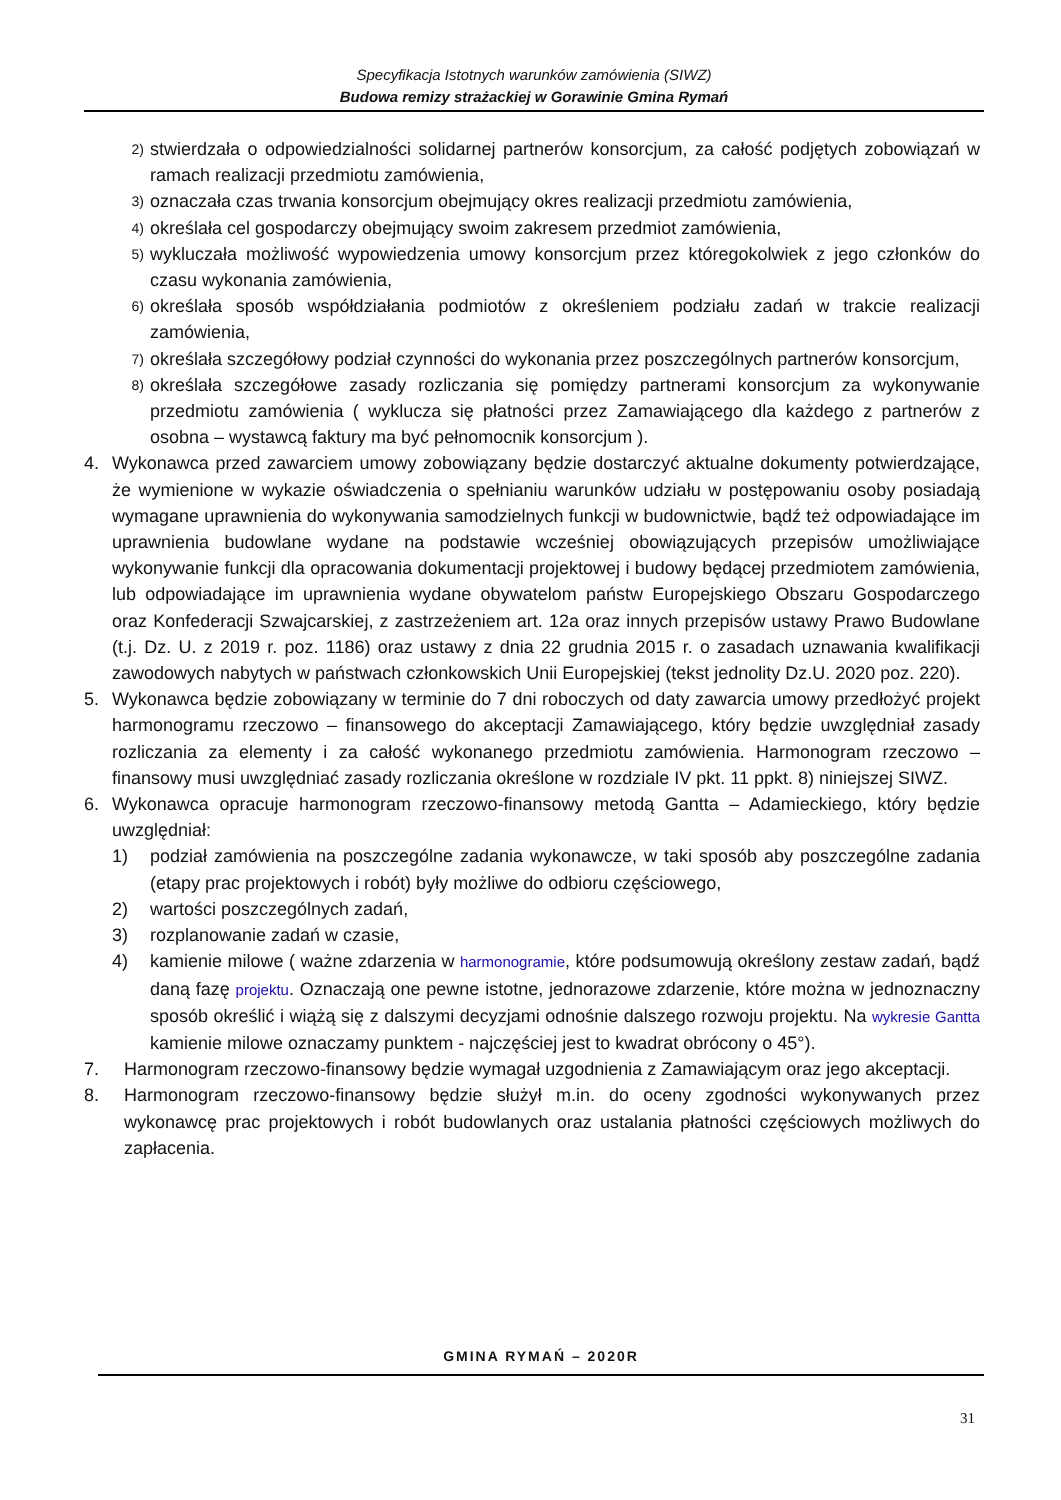Specyfikacja Istotnych warunków zamówienia (SIWZ)
Budowa remizy strażackiej w Gorawinie Gmina Rymań
2) stwierdzała o odpowiedzialności solidarnej partnerów konsorcjum, za całość podjętych zobowiązań w ramach realizacji przedmiotu zamówienia,
3) oznaczała czas trwania konsorcjum obejmujący okres realizacji przedmiotu zamówienia,
4) określała cel gospodarczy obejmujący swoim zakresem przedmiot zamówienia,
5) wykluczała możliwość wypowiedzenia umowy konsorcjum przez któregokolwiek z jego członków do czasu wykonania zamówienia,
6) określała sposób współdziałania podmiotów z określeniem podziału zadań w trakcie realizacji zamówienia,
7) określała szczegółowy podział czynności do wykonania przez poszczególnych partnerów konsorcjum,
8) określała szczegółowe zasady rozliczania się pomiędzy partnerami konsorcjum za wykonywanie przedmiotu zamówienia ( wyklucza się płatności przez Zamawiającego dla każdego z partnerów z osobna – wystawcą faktury ma być pełnomocnik konsorcjum ).
4. Wykonawca przed zawarciem umowy zobowiązany będzie dostarczyć aktualne dokumenty potwierdzające, że wymienione w wykazie oświadczenia o spełnianiu warunków udziału w postępowaniu osoby posiadają wymagane uprawnienia do wykonywania samodzielnych funkcji w budownictwie, bądź też odpowiadające im uprawnienia budowlane wydane na podstawie wcześniej obowiązujących przepisów umożliwiające wykonywanie funkcji dla opracowania dokumentacji projektowej i budowy będącej przedmiotem zamówienia, lub odpowiadające im uprawnienia wydane obywatelom państw Europejskiego Obszaru Gospodarczego oraz Konfederacji Szwajcarskiej, z zastrzeżeniem art. 12a oraz innych przepisów ustawy Prawo Budowlane (t.j. Dz. U. z 2019 r. poz. 1186) oraz ustawy z dnia 22 grudnia 2015 r. o zasadach uznawania kwalifikacji zawodowych nabytych w państwach członkowskich Unii Europejskiej (tekst jednolity Dz.U. 2020 poz. 220).
5. Wykonawca będzie zobowiązany w terminie do 7 dni roboczych od daty zawarcia umowy przedłożyć projekt harmonogramu rzeczowo – finansowego do akceptacji Zamawiającego, który będzie uwzględniał zasady rozliczania za elementy i za całość wykonanego przedmiotu zamówienia. Harmonogram rzeczowo – finansowy musi uwzględniać zasady rozliczania określone w rozdziale IV pkt. 11 ppkt. 8) niniejszej SIWZ.
6. Wykonawca opracuje harmonogram rzeczowo-finansowy metodą Gantta – Adamieckiego, który będzie uwzględniał:
1) podział zamówienia na poszczególne zadania wykonawcze, w taki sposób aby poszczególne zadania (etapy prac projektowych i robót) były możliwe do odbioru częściowego,
2) wartości poszczególnych zadań,
3) rozplanowanie zadań w czasie,
4) kamienie milowe ( ważne zdarzenia w harmonogramie, które podsumowują określony zestaw zadań, bądź daną fazę projektu. Oznaczają one pewne istotne, jednorazowe zdarzenie, które można w jednoznaczny sposób określić i wiążą się z dalszymi decyzjami odnośnie dalszego rozwoju projektu. Na wykresie Gantta kamienie milowe oznaczamy punktem - najczęściej jest to kwadrat obrócony o 45°).
7. Harmonogram rzeczowo-finansowy będzie wymagał uzgodnienia z Zamawiającym oraz jego akceptacji.
8. Harmonogram rzeczowo-finansowy będzie służył m.in. do oceny zgodności wykonywanych przez wykonawcę prac projektowych i robót budowlanych oraz ustalania płatności częściowych możliwych do zapłacenia.
GMINA RYMAŃ – 2020R
31